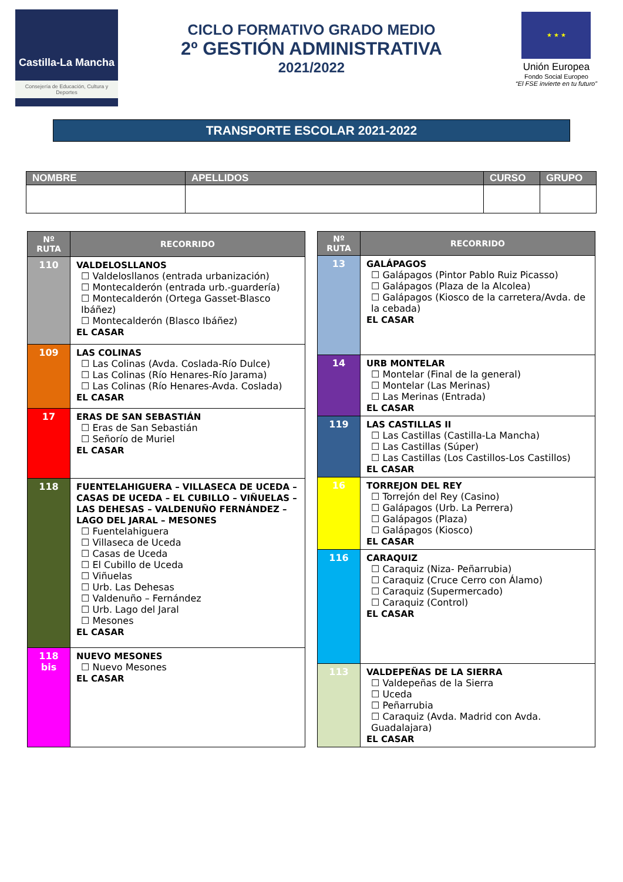Castilla-La Mancha
Consejería de Educación, Cultura y Deportes
CICLO FORMATIVO GRADO MEDIO
2º GESTIÓN ADMINISTRATIVA
2021/2022
★ ★ ★
Unión Europea
Fondo Social Europeo
“El FSE invierte en tu futuro”
TRANSPORTE ESCOLAR 2021-2022
| NOMBRE | APELLIDOS | CURSO | GRUPO |
| --- | --- | --- | --- |
| Nº RUTA | RECORRIDO |
| --- | --- |
| 110 | VALDELOSLLANOS ☐ Valdelosllanos (entrada urbanización) ☐ Montecalderón (entrada urb.-guardería) ☐ Montecalderón (Ortega Gasset-Blasco Ibáñez) ☐ Montecalderón (Blasco Ibáñez) EL CASAR |
| 109 | LAS COLINAS ☐ Las Colinas (Avda. Coslada-Río Dulce) ☐ Las Colinas (Río Henares-Río Jarama) ☐ Las Colinas (Río Henares-Avda. Coslada) EL CASAR |
| 17 | ERAS DE SAN SEBASTIÁN ☐ Eras de San Sebastián ☐ Señorío de Muriel EL CASAR |
| 118 | FUENTELAHIGUERA – VILLASECA DE UCEDA – CASAS DE UCEDA – EL CUBILLO – VIÑUELAS – LAS DEHESAS – VALDENUÑO FERNÁNDEZ – LAGO DEL JARAL – MESONES ☐ Fuentelahiguera ☐ Villaseca de Uceda ☐ Casas de Uceda ☐ El Cubillo de Uceda ☐ Viñuelas ☐ Urb. Las Dehesas ☐ Valdenuño – Fernández ☐ Urb. Lago del Jaral ☐ Mesones EL CASAR |
| 118 bis | NUEVO MESONES ☐ Nuevo Mesones EL CASAR |
| Nº RUTA | RECORRIDO |
| --- | --- |
| 13 | GALÁPAGOS ☐ Galápagos (Pintor Pablo Ruiz Picasso) ☐ Galápagos (Plaza de la Alcolea) ☐ Galápagos (Kiosco de la carretera/Avda. de la cebada) EL CASAR |
| 14 | URB MONTELAR ☐ Montelar (Final de la general) ☐ Montelar (Las Merinas) ☐ Las Merinas (Entrada) EL CASAR |
| 119 | LAS CASTILLAS II ☐ Las Castillas (Castilla-La Mancha) ☐ Las Castillas (Súper) ☐ Las Castillas (Los Castillos-Los Castillos) EL CASAR |
| 16 | TORREJON DEL REY ☐ Torrejón del Rey (Casino) ☐ Galápagos (Urb. La Perrera) ☐ Galápagos (Plaza) ☐ Galápagos (Kiosco) EL CASAR |
| 116 | CARAQUIZ ☐ Caraquiz (Niza- Peñarrubia) ☐ Caraquiz (Cruce Cerro con Álamo) ☐ Caraquiz (Supermercado) ☐ Caraquiz (Control) EL CASAR |
| 113 | VALDEPEÑAS DE LA SIERRA ☐ Valdepeñas de la Sierra ☐ Uceda ☐ Peñarrubia ☐ Caraquiz (Avda. Madrid con Avda. Guadalajara) EL CASAR |